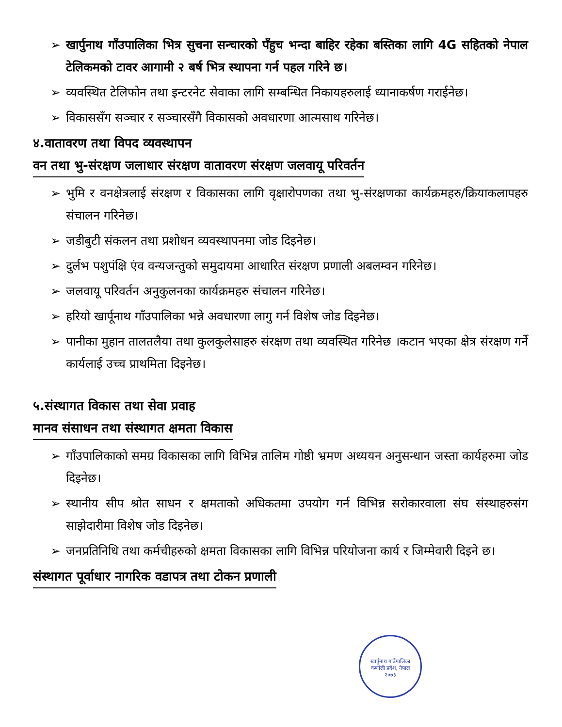➢ खार्पुनाथ गाँउपालिका भित्र सुचना सन्चारको पँहुच भन्दा बाहिर रहेका बस्तिका लागि 4G सहितको नेपाल टेलिकमको टावर आगामी २ बर्ष भित्र स्थापना गर्न पहल गरिने छ।
➢ व्यवस्थित टेलिफोन तथा इन्टरनेट सेवाका लागि सम्बन्धित निकायहरुलाई ध्यानाकर्षण गराईनेछ।
➢ विकाससँग सञ्चार र सञ्चारसँगै विकासको अवधारणा आत्मसाथ गरिनेछ।
४.वातावरण तथा विपद व्यवस्थापन
वन तथा भु-संरक्षण जलाधार संरक्षण वातावरण संरक्षण जलवायू परिवर्तन
➢ भुमि र वनक्षेत्रलाई संरक्षण र विकासका लागि वृक्षारोपणका तथा भु-संरक्षणका कार्यक्रमहरु/क्रियाकलापहरु संचालन गरिनेछ।
➢ जडीबुटी संकलन तथा प्रशोधन व्यवस्थापनमा जोड दिइनेछ।
➢ दुर्लभ पशुपंक्षि एंव वन्यजन्तुको समुदायमा आधारित संरक्षण प्रणाली अबलम्वन गरिनेछ।
➢ जलवायू परिवर्तन अनुकुलनका कार्यक्रमहरु संचालन गरिनेछ।
➢ हरियो खार्पूनाथ गाँउपालिका भन्ने अवधारणा लागु गर्न विशेष जोड दिइनेछ।
➢ पानीका मुहान तालतलैया तथा कुलकुलेसाहरु संरक्षण तथा व्यवस्थित गरिनेछ ।कटान भएका क्षेत्र संरक्षण गर्ने कार्यलाई उच्च प्राथमिता दिइनेछ।
५.संस्थागत विकास तथा सेवा प्रवाह
मानव संसाधन तथा संस्थागत क्षमता विकास
➢ गाँउपालिकाको समग्र विकासका लागि विभिन्न तालिम गोष्ठी भ्रमण अध्ययन अनुसन्धान जस्ता कार्यहरुमा जोड दिइनेछ।
➢ स्थानीय सीप श्रोत साधन र क्षमताको अधिकतमा उपयोग गर्न विभिन्न सरोकारवाला संघ संस्थाहरुसंग साझेदारीमा विशेष जोड दिइनेछ।
➢ जनप्रतिनिधि तथा कर्मचीहरुको क्षमता विकासका लागि विभिन्न परियोजना कार्य र जिम्मेवारी दिइने छ।
संस्थागत पूर्वाधार नागरिक वडापत्र तथा टोकन प्रणाली
खार्पुनाथ गाउँपालिका
कर्णाली प्रदेश, नेपाल
२०७३